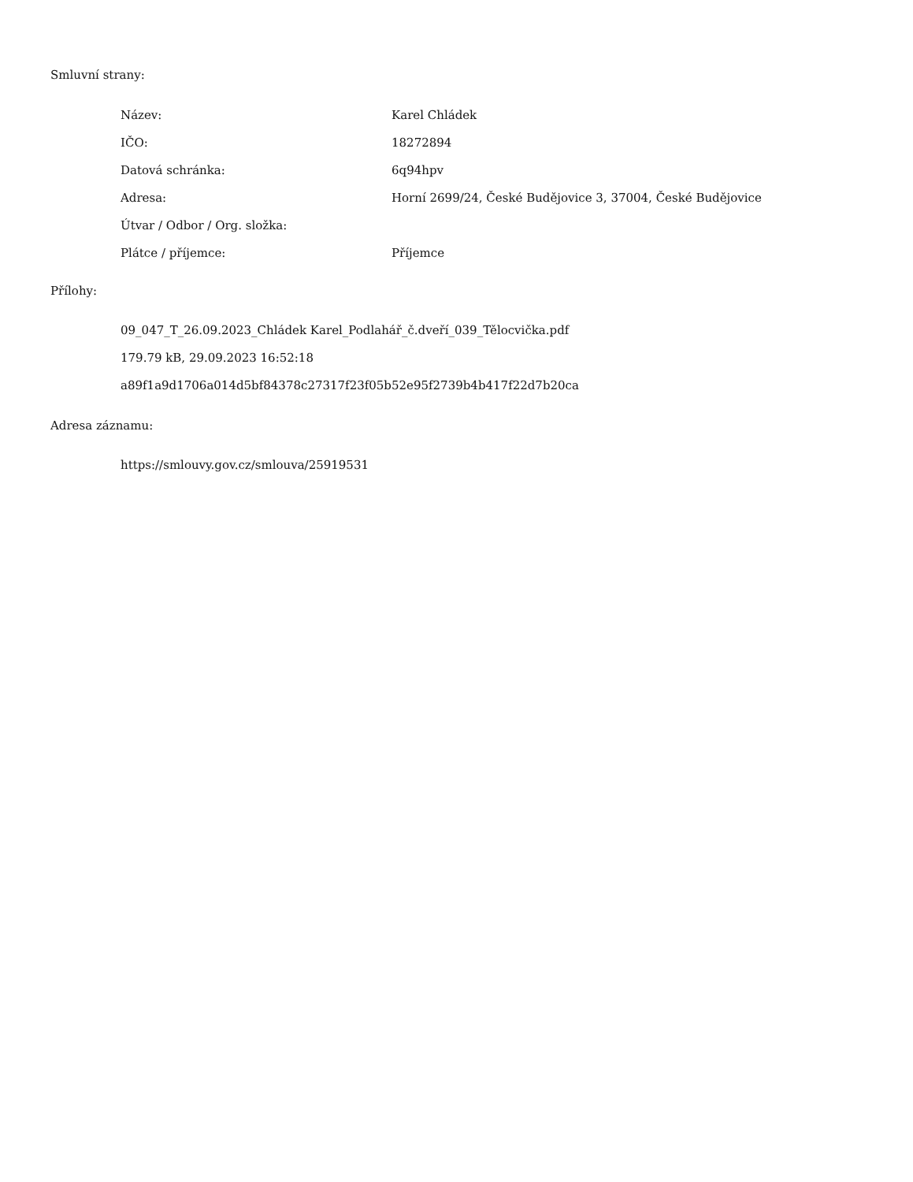Smluvní strany:
| Název: | Karel Chládek |
| IČO: | 18272894 |
| Datová schránka: | 6q94hpv |
| Adresa: | Horní 2699/24, České Budějovice 3, 37004, České Budějovice |
| Útvar / Odbor / Org. složka: | |
| Plátce / příjemce: | Příjemce |
Přílohy:
09_047_T_26.09.2023_Chládek Karel_Podlahář_č.dveří_039_Tělocvička.pdf
179.79 kB, 29.09.2023 16:52:18
a89f1a9d1706a014d5bf84378c27317f23f05b52e95f2739b4b417f22d7b20ca
Adresa záznamu:
https://smlouvy.gov.cz/smlouva/25919531